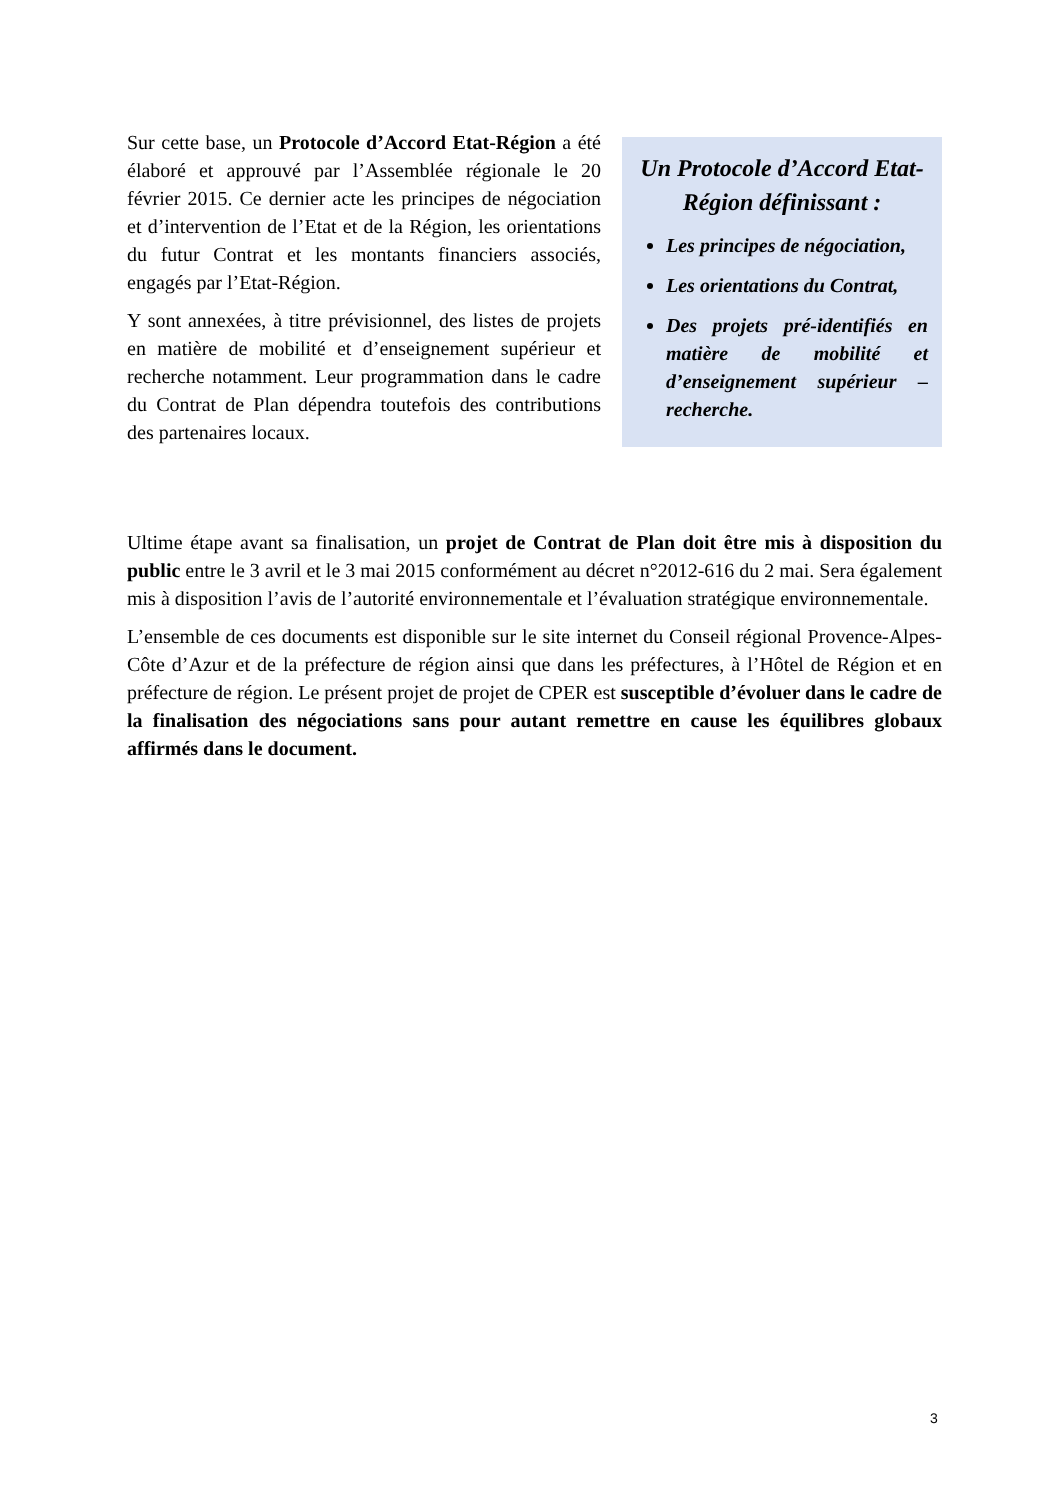Sur cette base, un Protocole d’Accord Etat-Région a été élaboré et approuvé par l’Assemblée régionale le 20 février 2015. Ce dernier acte les principes de négociation et d’intervention de l’Etat et de la Région, les orientations du futur Contrat et les montants financiers associés, engagés par l’Etat-Région.
Y sont annexées, à titre prévisionnel, des listes de projets en matière de mobilité et d’enseignement supérieur et recherche notamment. Leur programmation dans le cadre du Contrat de Plan dépendra toutefois des contributions des partenaires locaux.
Un Protocole d’Accord Etat-Région définissant :
Les principes de négociation,
Les orientations du Contrat,
Des projets pré-identifiés en matière de mobilité et d’enseignement supérieur – recherche.
Ultime étape avant sa finalisation, un projet de Contrat de Plan doit être mis à disposition du public entre le 3 avril et le 3 mai 2015 conformément au décret n°2012-616 du 2 mai. Sera également mis à disposition l’avis de l’autorité environnementale et l’évaluation stratégique environnementale.
L’ensemble de ces documents est disponible sur le site internet du Conseil régional Provence-Alpes-Côte d’Azur et de la préfecture de région ainsi que dans les préfectures, à l’Hôtel de Région et en préfecture de région. Le présent projet de projet de CPER est susceptible d’évoluer dans le cadre de la finalisation des négociations sans pour autant remettre en cause les équilibres globaux affirmés dans le document.
3